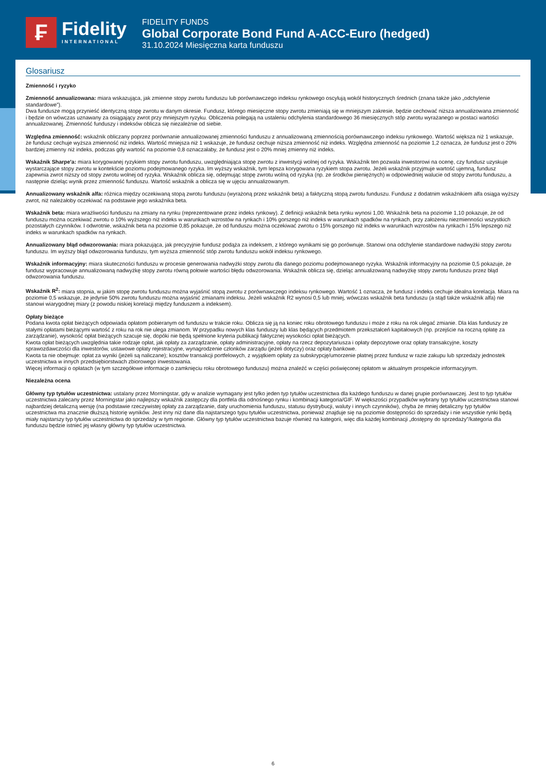₣
Fidelity
INTERNATIONAL
FIDELITY FUNDS
Global Corporate Bond Fund A-ACC-Euro (hedged)
31.10.2024 Miesięczna karta funduszu
Glosariusz
Zmienność i ryzyko
Zmienność annualizowana: miara wskazująca, jak zmienne stopy zwrotu funduszu lub porównawczego indeksu rynkowego oscylują wokół historycznych średnich (znana także jako „odchylenie standardowe”).
Dwa fundusze mogą przynieść identyczną stopę zwrotu w danym okresie. Fundusz, którego miesięczne stopy zwrotu zmieniają się w mniejszym zakresie, będzie cechować niższa annualizowana zmienność i będzie on wówczas uznawany za osiągający zwrot przy mniejszym ryzyku. Obliczenia polegają na ustaleniu odchylenia standardowego 36 miesięcznych stóp zwrotu wyrażanego w postaci wartości annualizowanej. Zmienność funduszy i indeksów oblicza się niezależnie od siebie.
Względna zmienność: wskaźnik obliczany poprzez porównanie annualizowanej zmienności funduszu z annualizowaną zmiennością porównawczego indeksu rynkowego. Wartość większa niż 1 wskazuje, że fundusz cechuje wyższa zmienność niż indeks. Wartość mniejsza niż 1 wskazuje, że fundusz cechuje niższa zmienność niż indeks. Względna zmienność na poziomie 1,2 oznacza, że fundusz jest o 20% bardziej zmienny niż indeks, podczas gdy wartość na poziomie 0,8 oznaczałaby, że fundusz jest o 20% mniej zmienny niż indeks.
Wskaźnik Sharpe'a: miara korygowanej ryzykiem stopy zwrotu funduszu, uwzględniająca stopę zwrotu z inwestycji wolnej od ryzyka. Wskaźnik ten pozwala inwestorowi na ocenę, czy fundusz uzyskuje wystarczające stopy zwrotu w kontekście poziomu podejmowanego ryzyka. Im wyższy wskaźnik, tym lepsza korygowana ryzykiem stopa zwrotu. Jeżeli wskaźnik przyjmuje wartość ujemną, fundusz zapewnia zwrot niższy od stopy zwrotu wolnej od ryzyka. Wskaźnik oblicza się, odejmując stopę zwrotu wolną od ryzyka (np. ze środków pieniężnych) w odpowiedniej walucie od stopy zwrotu funduszu, a następnie dzieląc wynik przez zmienność funduszu. Wartość wskaźnik a oblicza się w ujęciu annualizowanym.
Annualizowany wskaźnik alfa: różnica między oczekiwaną stopą zwrotu funduszu (wyrażoną przez wskaźnik beta) a faktyczną stopą zwrotu funduszu. Fundusz z dodatnim wskaźnikiem alfa osiąga wyższy zwrot, niż należałoby oczekiwać na podstawie jego wskaźnika beta.
Wskaźnik beta: miara wrażliwości funduszu na zmiany na rynku (reprezentowane przez indeks rynkowy). Z definicji wskaźnik beta rynku wynosi 1,00. Wskaźnik beta na poziomie 1,10 pokazuje, że od funduszu można oczekiwać zwrotu o 10% wyższego niż indeks w warunkach wzrostów na rynkach i 10% gorszego niż indeks w warunkach spadków na rynkach, przy założeniu niezmienności wszystkich pozostałych czynników. I odwrotnie, wskaźnik beta na poziomie 0,85 pokazuje, że od funduszu można oczekiwać zwrotu o 15% gorszego niż indeks w warunkach wzrostów na rynkach i 15% lepszego niż indeks w warunkach spadków na rynkach.
Annualizowany błąd odwzorowania: miara pokazująca, jak precyzyjnie fundusz podąża za indeksem, z którego wynikami się go porównuje. Stanowi ona odchylenie standardowe nadwyżki stopy zwrotu funduszu. Im wyższy błąd odwzorowania funduszu, tym wyższa zmienność stóp zwrotu funduszu wokół indeksu rynkowego.
Wskaźnik informacyjny: miara skuteczności funduszu w procesie generowania nadwyżki stopy zwrotu dla danego poziomu podejmowanego ryzyka. Wskaźnik informacyjny na poziomie 0,5 pokazuje, że fundusz wypracowuje annualizowaną nadwyżkę stopy zwrotu równą połowie wartości błędu odwzorowania. Wskaźnik oblicza się, dzieląc annualizowaną nadwyżkę stopy zwrotu funduszu przez błąd odwzorowania funduszu.
Wskaźnik R<sup>2</sup>: miara stopnia, w jakim stopę zwrotu funduszu można wyjaśnić stopą zwrotu z porównawczego indeksu rynkowego. Wartość 1 oznacza, że fundusz i indeks cechuje idealna korelacja. Miara na poziomie 0,5 wskazuje, że jedynie 50% zwrotu funduszu można wyjaśnić zmianami indeksu. Jeżeli wskaźnik R2 wynosi 0,5 lub mniej, wówczas wskaźnik beta funduszu (a stąd także wskaźnik alfa) nie stanowi wiarygodnej miary (z powodu niskiej korelacji między funduszem a indeksem).
Opłaty bieżące
Podana kwota opłat bieżących odpowiada opłatom pobieranym od funduszu w trakcie roku. Oblicza się ją na koniec roku obrotowego funduszu i może z roku na rok ulegać zmianie. Dla klas funduszy ze stałymi opłatami bieżącymi wartość z roku na rok nie ulega zmianom. W przypadku nowych klas funduszy lub klas będących przedmiotem przekształceń kapitałowych (np. przejście na roczną opłatę za zarządzanie), wysokość opłat bieżących szacuje się, dopóki nie będą spełnione kryteria publikacji faktycznej wysokości opłat bieżących.
Kwota opłat bieżących uwzględnia takie rodzaje opłat, jak opłaty za zarządzanie, opłaty administracyjne, opłaty na rzecz depozytariusza i opłaty depozytowe oraz opłaty transakcyjne, koszty sprawozdawczości dla inwestorów, ustawowe opłaty rejestracyjne, wynagrodzenie członków zarządu (jeżeli dotyczy) oraz opłaty bankowe.
Kwota ta nie obejmuje: opłat za wyniki (jeżeli są naliczane); kosztów transakcji portfelowych, z wyjątkiem opłaty za subskrypcję/umorzenie płatnej przez fundusz w razie zakupu lub sprzedaży jednostek uczestnictwa w innych przedsiębiorstwach zbiorowego inwestowania.
Więcej informacji o opłatach (w tym szczegółowe informacje o zamknięciu roku obrotowego funduszu) można znaleźć w części poświęconej opłatom w aktualnym prospekcie informacyjnym.
Niezależna ocena
Główny typ tytułów uczestnictwa: ustalany przez Morningstar, gdy w analizie wymagany jest tylko jeden typ tytułów uczestnictwa dla każdego funduszu w danej grupie porównawczej. Jest to typ tytułów uczestnictwa zalecany przez Morningstar jako najlepszy wskaźnik zastępczy dla portfela dla odnośnego rynku i kombinacji kategoria/GIF. W większości przypadków wybrany typ tytułów uczestnictwa stanowi najbardziej detaliczną wersję (na podstawie rzeczywistej opłaty za zarządzanie, daty uruchomienia funduszu, statusu dystrybucji, waluty i innych czynników), chyba że mniej detaliczny typ tytułów uczestnictwa ma znacznie dłuższą historię wyników. Jest inny niż dane dla najstarszego typu tytułów uczestnictwa, ponieważ znajduje się na poziomie dostępności do sprzedaży i nie wszystkie rynki będą miały najstarszy typ tytułów uczestnictwa do sprzedaży w tym regionie. Główny typ tytułów uczestnictwa bazuje również na kategorii, więc dla każdej kombinacji „dostępny do sprzedaży”/kategoria dla funduszu będzie istnieć jej własny główny typ tytułów uczestnictwa.
6